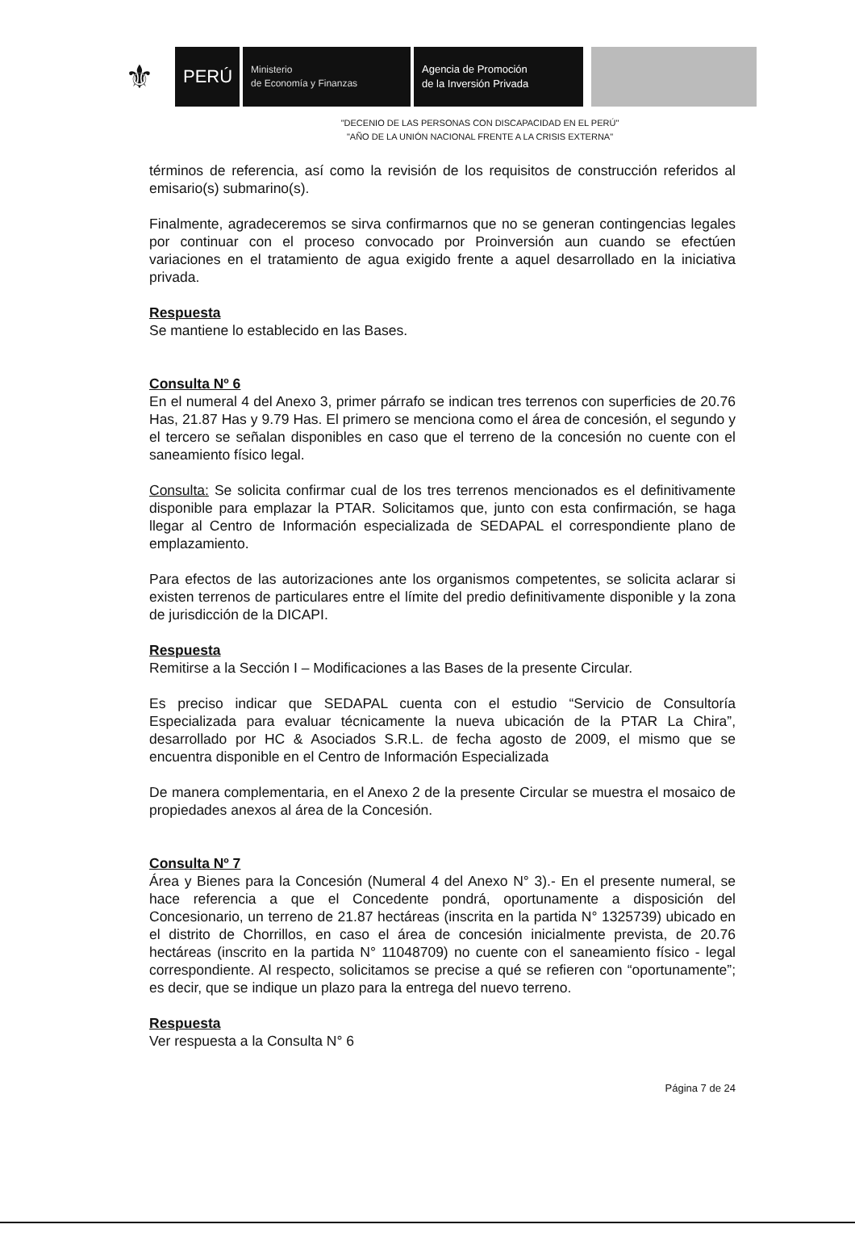⚜
PERÚ
Ministerio
de Economía y Finanzas
Agencia de Promoción
de la Inversión Privada
"DECENIO DE LAS PERSONAS CON DISCAPACIDAD EN EL PERÚ"
"AÑO DE LA UNIÓN NACIONAL FRENTE A LA CRISIS EXTERNA"
términos de referencia, así como la revisión de los requisitos de construcción referidos al emisario(s) submarino(s).
Finalmente, agradeceremos se sirva confirmarnos que no se generan contingencias legales por continuar con el proceso convocado por Proinversión aun cuando se efectúen variaciones en el tratamiento de agua exigido frente a aquel desarrollado en la iniciativa privada.
Respuesta
Se mantiene lo establecido en las Bases.
Consulta Nº 6
En el numeral 4 del Anexo 3, primer párrafo se indican tres terrenos con superficies de 20.76 Has, 21.87 Has y 9.79 Has. El primero se menciona como el área de concesión, el segundo y el tercero se señalan disponibles en caso que el terreno de la concesión no cuente con el saneamiento físico legal.
Consulta: Se solicita confirmar cual de los tres terrenos mencionados es el definitivamente disponible para emplazar la PTAR. Solicitamos que, junto con esta confirmación, se haga llegar al Centro de Información especializada de SEDAPAL el correspondiente plano de emplazamiento.
Para efectos de las autorizaciones ante los organismos competentes, se solicita aclarar si existen terrenos de particulares entre el límite del predio definitivamente disponible y la zona de jurisdicción de la DICAPI.
Respuesta
Remitirse a la Sección I – Modificaciones a las Bases de la presente Circular.
Es preciso indicar que SEDAPAL cuenta con el estudio “Servicio de Consultoría Especializada para evaluar técnicamente la nueva ubicación de la PTAR La Chira”, desarrollado por HC & Asociados S.R.L. de fecha agosto de 2009, el mismo que se encuentra disponible en el Centro de Información Especializada
De manera complementaria, en el Anexo 2 de la presente Circular se muestra el mosaico de propiedades anexos al área de la Concesión.
Consulta Nº 7
Área y Bienes para la Concesión (Numeral 4 del Anexo N° 3).- En el presente numeral, se hace referencia a que el Concedente pondrá, oportunamente a disposición del Concesionario, un terreno de 21.87 hectáreas (inscrita en la partida N° 1325739) ubicado en el distrito de Chorrillos, en caso el área de concesión inicialmente prevista, de 20.76 hectáreas (inscrito en la partida N° 11048709) no cuente con el saneamiento físico - legal correspondiente. Al respecto, solicitamos se precise a qué se refieren con “oportunamente”; es decir, que se indique un plazo para la entrega del nuevo terreno.
Respuesta
Ver respuesta a la Consulta N° 6
Página 7 de 24